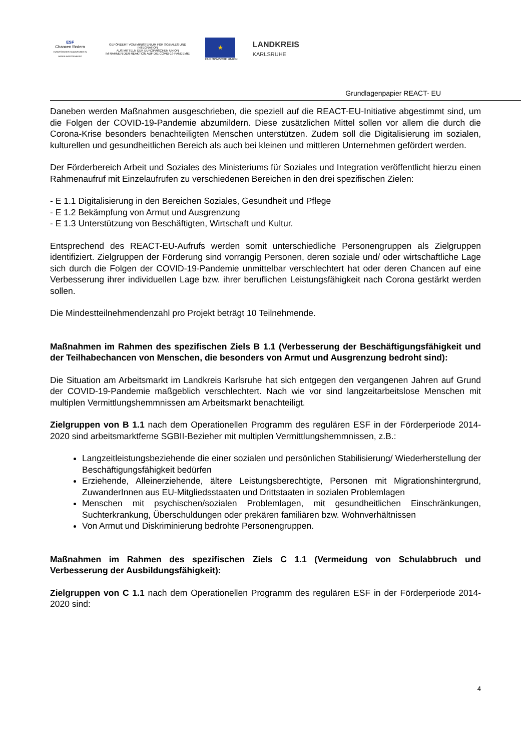ESF
Chancen fördern
EUROPÄISCHER SOZIALFONDS IN BADEN-WÜRTTEMBERG
GEFÖRDERT VOM MINISTERIUM FÜR SOZIALES UND INTEGRATION
AUS MITTELN DER EUROPÄISCHEN UNION
IM RAHMEN DER REAKTION AUF DIE COVID-19-PANDEMIE
★
EUROPÄISCHE UNION
LANDKREIS
KARLSRUHE
Grundlagenpapier REACT- EU
Daneben werden Maßnahmen ausgeschrieben, die speziell auf die REACT-EU-Initiative abgestimmt sind, um die Folgen der COVID-19-Pandemie abzumildern. Diese zusätzlichen Mittel sollen vor allem die durch die Corona-Krise besonders benachteiligten Menschen unterstützen. Zudem soll die Digitalisierung im sozialen, kulturellen und gesundheitlichen Bereich als auch bei kleinen und mittleren Unternehmen gefördert werden.
Der Förderbereich Arbeit und Soziales des Ministeriums für Soziales und Integration veröffentlicht hierzu einen Rahmenaufruf mit Einzelaufrufen zu verschiedenen Bereichen in den drei spezifischen Zielen:
- E 1.1 Digitalisierung in den Bereichen Soziales, Gesundheit und Pflege
- E 1.2 Bekämpfung von Armut und Ausgrenzung
- E 1.3 Unterstützung von Beschäftigten, Wirtschaft und Kultur.
Entsprechend des REACT-EU-Aufrufs werden somit unterschiedliche Personengruppen als Zielgruppen identifiziert. Zielgruppen der Förderung sind vorrangig Personen, deren soziale und/ oder wirtschaftliche Lage sich durch die Folgen der COVID-19-Pandemie unmittelbar verschlechtert hat oder deren Chancen auf eine Verbesserung ihrer individuellen Lage bzw. ihrer beruflichen Leistungsfähigkeit nach Corona gestärkt werden sollen.
Die Mindestteilnehmendenzahl pro Projekt beträgt 10 Teilnehmende.
Maßnahmen im Rahmen des spezifischen Ziels B 1.1 (Verbesserung der Beschäftigungsfähigkeit und der Teilhabechancen von Menschen, die besonders von Armut und Ausgrenzung bedroht sind):
Die Situation am Arbeitsmarkt im Landkreis Karlsruhe hat sich entgegen den vergangenen Jahren auf Grund der COVID-19-Pandemie maßgeblich verschlechtert. Nach wie vor sind langzeitarbeitslose Menschen mit multiplen Vermittlungshemmnissen am Arbeitsmarkt benachteiligt.
Zielgruppen von B 1.1 nach dem Operationellen Programm des regulären ESF in der Förderperiode 2014-2020 sind arbeitsmarktferne SGBII-Bezieher mit multiplen Vermittlungshemmnissen, z.B.:
Langzeitleistungsbeziehende die einer sozialen und persönlichen Stabilisierung/ Wiederherstellung der Beschäftigungsfähigkeit bedürfen
Erziehende, Alleinerziehende, ältere Leistungsberechtigte, Personen mit Migrationshintergrund, ZuwanderInnen aus EU-Mitgliedsstaaten und Drittstaaten in sozialen Problemlagen
Menschen mit psychischen/sozialen Problemlagen, mit gesundheitlichen Einschränkungen, Suchterkrankung, Überschuldungen oder prekären familiären bzw. Wohnverhältnissen
Von Armut und Diskriminierung bedrohte Personengruppen.
Maßnahmen im Rahmen des spezifischen Ziels C 1.1 (Vermeidung von Schulabbruch und Verbesserung der Ausbildungsfähigkeit):
Zielgruppen von C 1.1 nach dem Operationellen Programm des regulären ESF in der Förderperiode 2014-2020 sind:
4